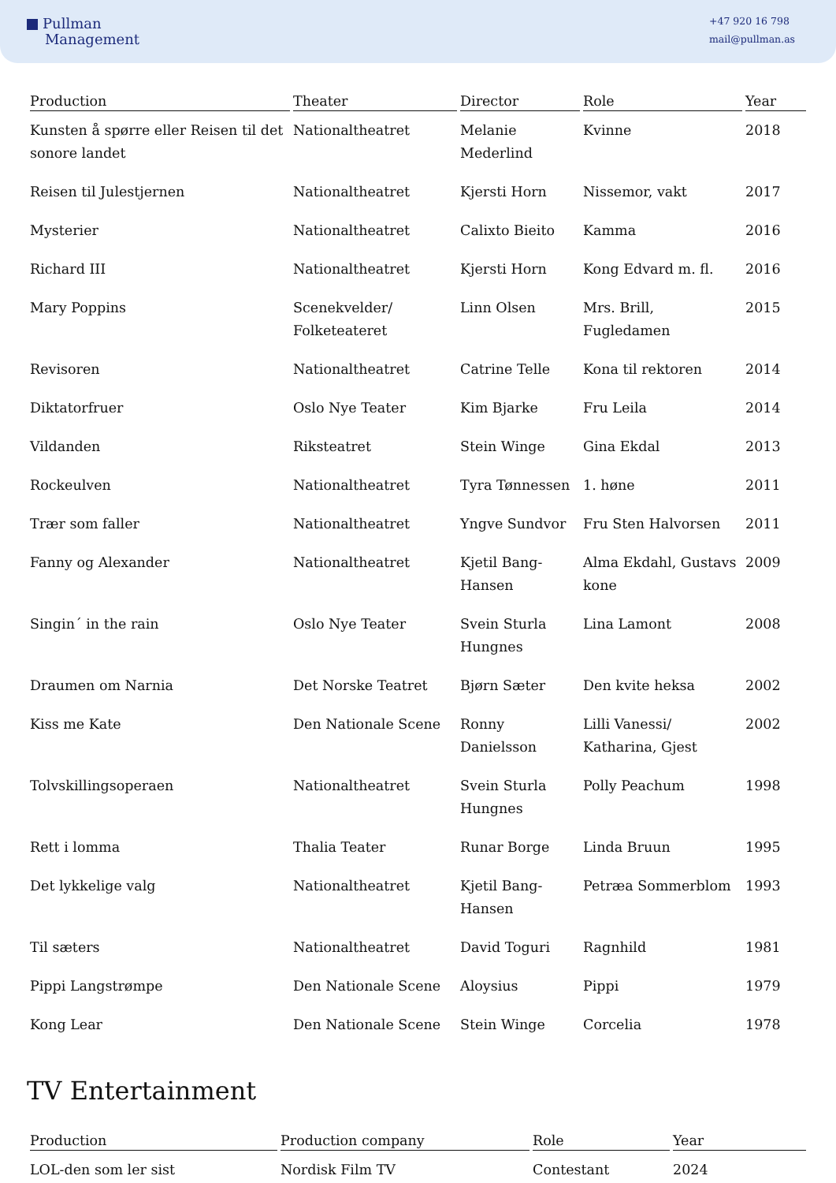Pullman
Management
+47 920 16 798
mail@pullman.as
| Production | Theater | Director | Role | Year |
| --- | --- | --- | --- | --- |
| Kunsten å spørre eller Reisen til det sonore landet | Nationaltheatret | Melanie Mederlind | Kvinne | 2018 |
| Reisen til Julestjernen | Nationaltheatret | Kjersti Horn | Nissemor, vakt | 2017 |
| Mysterier | Nationaltheatret | Calixto Bieito | Kamma | 2016 |
| Richard III | Nationaltheatret | Kjersti Horn | Kong Edvard m. fl. | 2016 |
| Mary Poppins | Scenekvelder/ Folketeateret | Linn Olsen | Mrs. Brill, Fugledamen | 2015 |
| Revisoren | Nationaltheatret | Catrine Telle | Kona til rektoren | 2014 |
| Diktatorfruer | Oslo Nye Teater | Kim Bjarke | Fru Leila | 2014 |
| Vildanden | Riksteatret | Stein Winge | Gina Ekdal | 2013 |
| Rockeulven | Nationaltheatret | Tyra Tønnessen | 1. høne | 2011 |
| Trær som faller | Nationaltheatret | Yngve Sundvor | Fru Sten Halvorsen | 2011 |
| Fanny og Alexander | Nationaltheatret | Kjetil Bang-Hansen | Alma Ekdahl, Gustavs kone | 2009 |
| Singin´ in the rain | Oslo Nye Teater | Svein Sturla Hungnes | Lina Lamont | 2008 |
| Draumen om Narnia | Det Norske Teatret | Bjørn Sæter | Den kvite heksa | 2002 |
| Kiss me Kate | Den Nationale Scene | Ronny Danielsson | Lilli Vanessi/ Katharina, Gjest | 2002 |
| Tolvskillingsoperaen | Nationaltheatret | Svein Sturla Hungnes | Polly Peachum | 1998 |
| Rett i lomma | Thalia Teater | Runar Borge | Linda Bruun | 1995 |
| Det lykkelige valg | Nationaltheatret | Kjetil Bang-Hansen | Petræa Sommerblom | 1993 |
| Til sæters | Nationaltheatret | David Toguri | Ragnhild | 1981 |
| Pippi Langstrømpe | Den Nationale Scene | Aloysius | Pippi | 1979 |
| Kong Lear | Den Nationale Scene | Stein Winge | Corcelia | 1978 |
TV Entertainment
| Production | Production company | Role | Year |
| --- | --- | --- | --- |
| LOL-den som ler sist | Nordisk Film TV | Contestant | 2024 |